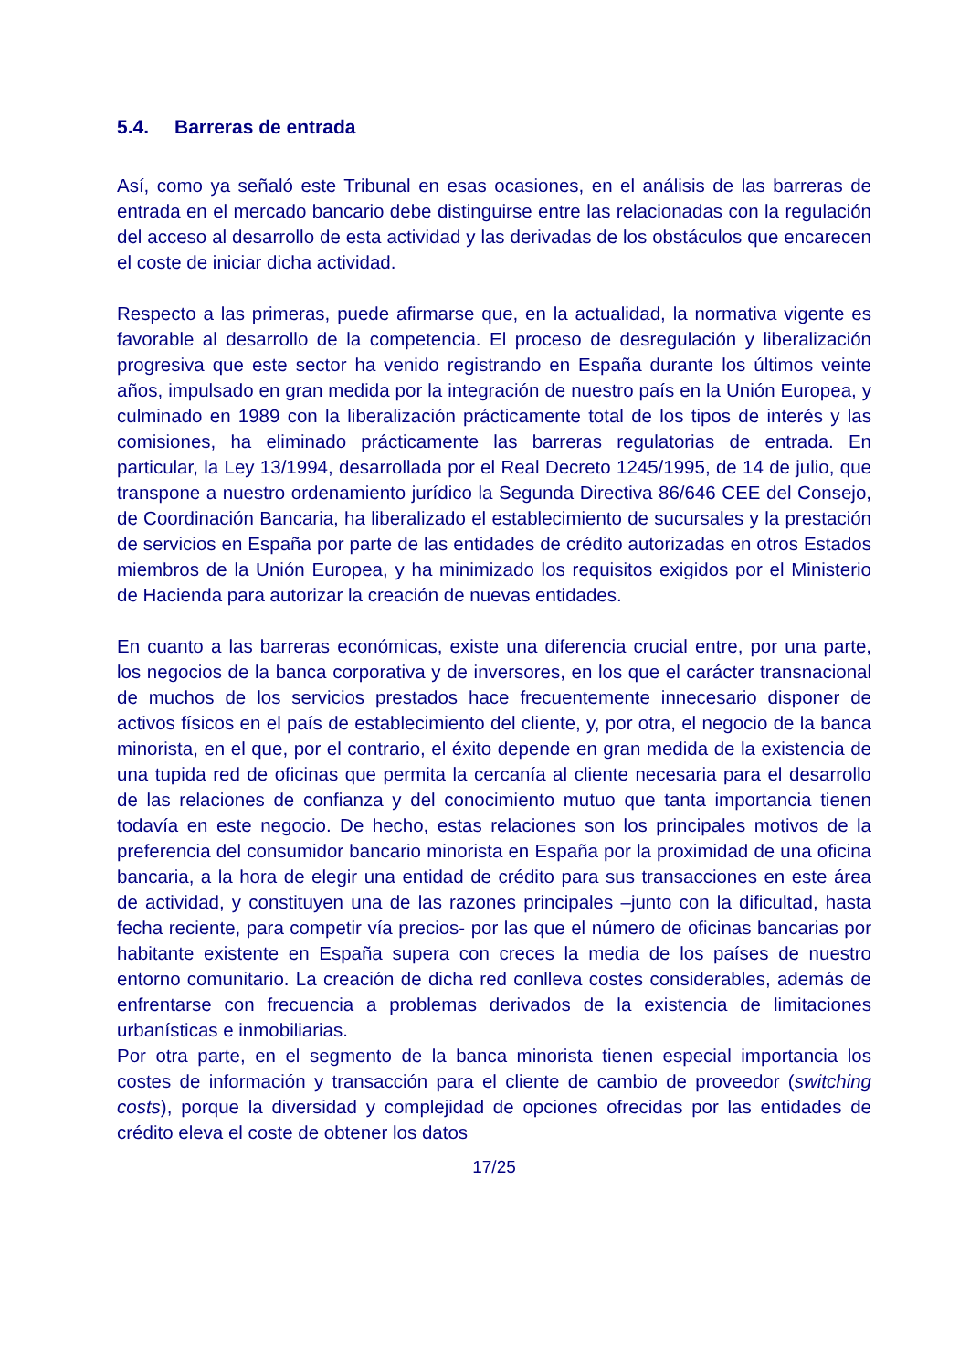5.4. Barreras de entrada
Así, como ya señaló este Tribunal en esas ocasiones, en el análisis de las barreras de entrada en el mercado bancario debe distinguirse entre las relacionadas con la regulación del acceso al desarrollo de esta actividad y las derivadas de los obstáculos que encarecen el coste de iniciar dicha actividad.
Respecto a las primeras, puede afirmarse que, en la actualidad, la normativa vigente es favorable al desarrollo de la competencia. El proceso de desregulación y liberalización progresiva que este sector ha venido registrando en España durante los últimos veinte años, impulsado en gran medida por la integración de nuestro país en la Unión Europea, y culminado en 1989 con la liberalización prácticamente total de los tipos de interés y las comisiones, ha eliminado prácticamente las barreras regulatorias de entrada. En particular, la Ley 13/1994, desarrollada por el Real Decreto 1245/1995, de 14 de julio, que transpone a nuestro ordenamiento jurídico la Segunda Directiva 86/646 CEE del Consejo, de Coordinación Bancaria, ha liberalizado el establecimiento de sucursales y la prestación de servicios en España por parte de las entidades de crédito autorizadas en otros Estados miembros de la Unión Europea, y ha minimizado los requisitos exigidos por el Ministerio de Hacienda para autorizar la creación de nuevas entidades.
En cuanto a las barreras económicas, existe una diferencia crucial entre, por una parte, los negocios de la banca corporativa y de inversores, en los que el carácter transnacional de muchos de los servicios prestados hace frecuentemente innecesario disponer de activos físicos en el país de establecimiento del cliente, y, por otra, el negocio de la banca minorista, en el que, por el contrario, el éxito depende en gran medida de la existencia de una tupida red de oficinas que permita la cercanía al cliente necesaria para el desarrollo de las relaciones de confianza y del conocimiento mutuo que tanta importancia tienen todavía en este negocio. De hecho, estas relaciones son los principales motivos de la preferencia del consumidor bancario minorista en España por la proximidad de una oficina bancaria, a la hora de elegir una entidad de crédito para sus transacciones en este área de actividad, y constituyen una de las razones principales –junto con la dificultad, hasta fecha reciente, para competir vía precios- por las que el número de oficinas bancarias por habitante existente en España supera con creces la media de los países de nuestro entorno comunitario. La creación de dicha red conlleva costes considerables, además de enfrentarse con frecuencia a problemas derivados de la existencia de limitaciones urbanísticas e inmobiliarias.
Por otra parte, en el segmento de la banca minorista tienen especial importancia los costes de información y transacción para el cliente de cambio de proveedor (switching costs), porque la diversidad y complejidad de opciones ofrecidas por las entidades de crédito eleva el coste de obtener los datos
17/25